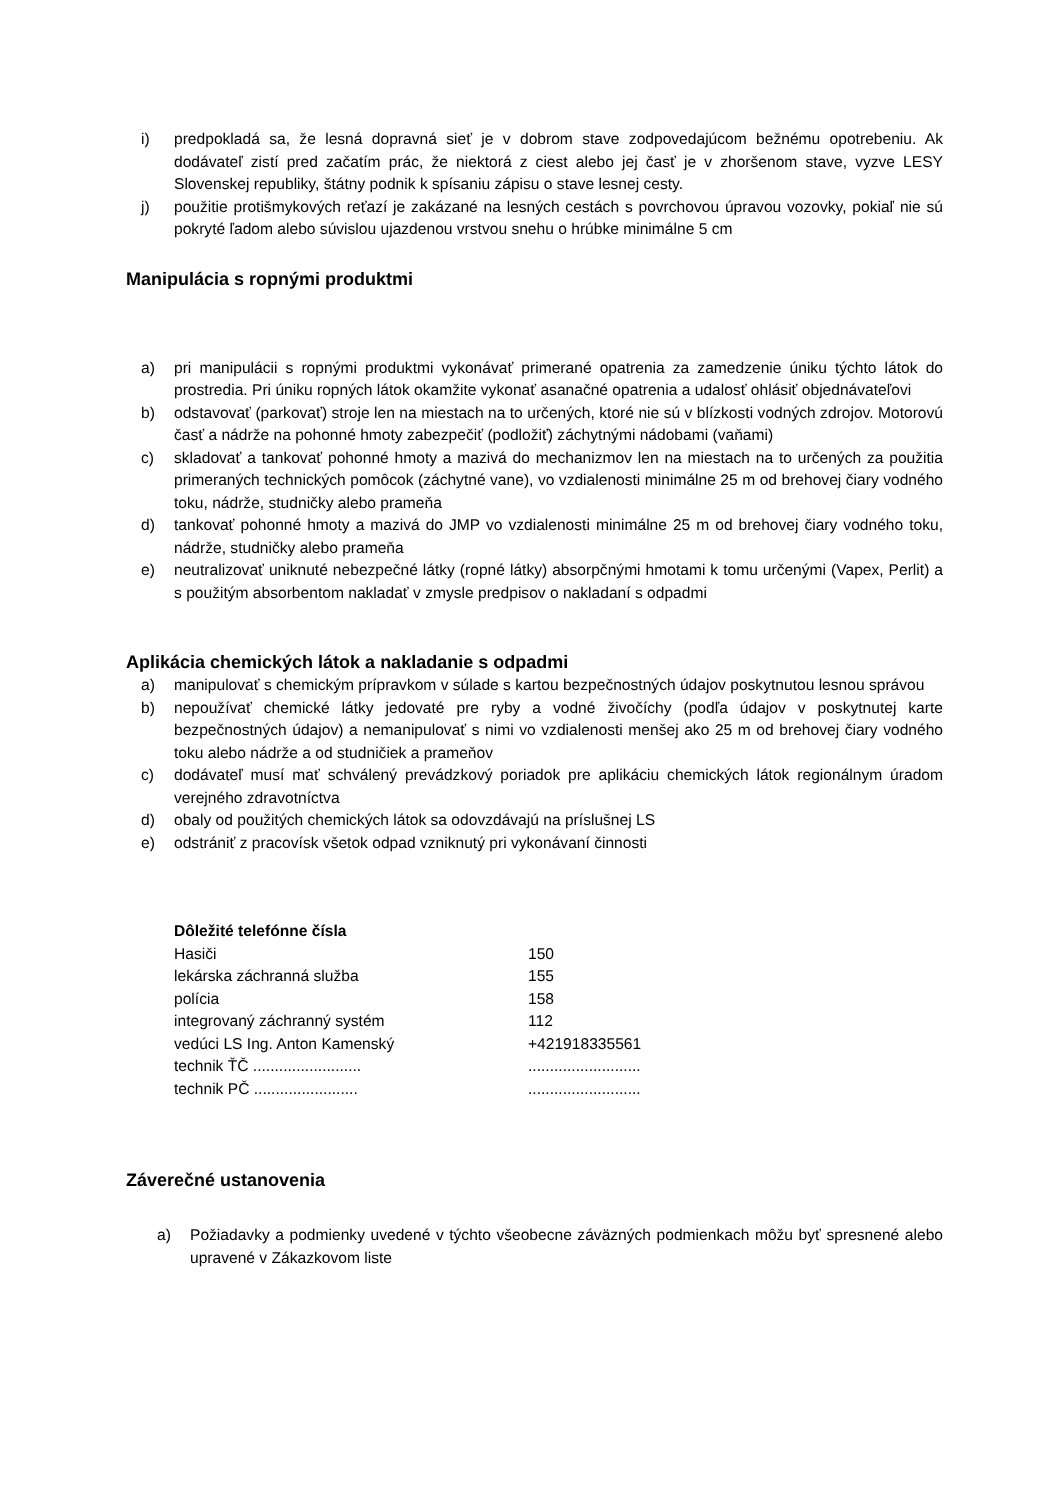i) predpokladá sa, že lesná dopravná sieť je v dobrom stave zodpovedajúcom bežnému opotrebeniu. Ak dodávateľ zistí pred začatím prác, že niektorá z ciest alebo jej časť je v zhoršenom stave, vyzve LESY Slovenskej republiky, štátny podnik k spísaniu zápisu o stave lesnej cesty.
j) použitie protišmykových reťazí je zakázané na lesných cestách s povrchovou úpravou vozovky, pokiaľ nie sú pokryté ľadom alebo súvislou ujazdenou vrstvou snehu o hrúbke minimálne 5 cm
Manipulácia s ropnými produktmi
a) pri manipulácii s ropnými produktmi vykonávať primerané opatrenia za zamedzenie úniku týchto látok do prostredia. Pri úniku ropných látok okamžite vykonať asanačné opatrenia a udalosť ohlásiť objednávateľovi
b) odstavovať (parkovať) stroje len na miestach na to určených, ktoré nie sú v blízkosti vodných zdrojov. Motorovú časť a nádrže na pohonné hmoty zabezpečiť (podložiť) záchytnými nádobami (vaňami)
c) skladovať a tankovať pohonné hmoty a mazivá do mechanizmov len na miestach na to určených za použitia primeraných technických pomôcok (záchytné vane), vo vzdialenosti minimálne 25 m od brehovej čiary vodného toku, nádrže, studničky alebo prameňa
d) tankovať pohonné hmoty a mazivá do JMP vo vzdialenosti minimálne 25 m od brehovej čiary vodného toku, nádrže, studničky alebo prameňa
e) neutralizovať uniknuté nebezpečné látky (ropné látky) absorpčnými hmotami k tomu určenými (Vapex, Perlit) a s použitým absorbentom nakladať v zmysle predpisov o nakladaní s odpadmi
Aplikácia chemických látok a nakladanie s odpadmi
a) manipulovať s chemickým prípravkom v súlade s kartou bezpečnostných údajov poskytnutou lesnou správou
b) nepoužívať chemické látky jedovaté pre ryby a vodné živočíchy (podľa údajov v poskytnutej karte bezpečnostných údajov) a nemanipulovať s nimi vo vzdialenosti menšej ako 25 m od brehovej čiary vodného toku alebo nádrže a od studničiek a prameňov
c) dodávateľ musí mať schválený prevádzkový poriadok pre aplikáciu chemických látok regionálnym úradom verejného zdravotníctva
d) obaly od použitých chemických látok sa odovzdávajú na príslušnej LS
e) odstrániť z pracovísk všetok odpad vzniknutý pri vykonávaní činnosti
| Dôležité telefónne čísla | |
| Hasiči | 150 |
| lekárska záchranná služba | 155 |
| polícia | 158 |
| integrovaný záchranný systém | 112 |
| vedúci LS Ing. Anton Kamenský | +421918335561 |
| technik ŤČ ......................... | .......................... |
| technik PČ ........................ | .......................... |
Záverečné ustanovenia
a) Požiadavky a podmienky uvedené v týchto všeobecne záväzných podmienkach môžu byť spresnené alebo upravené v Zákazkovom liste